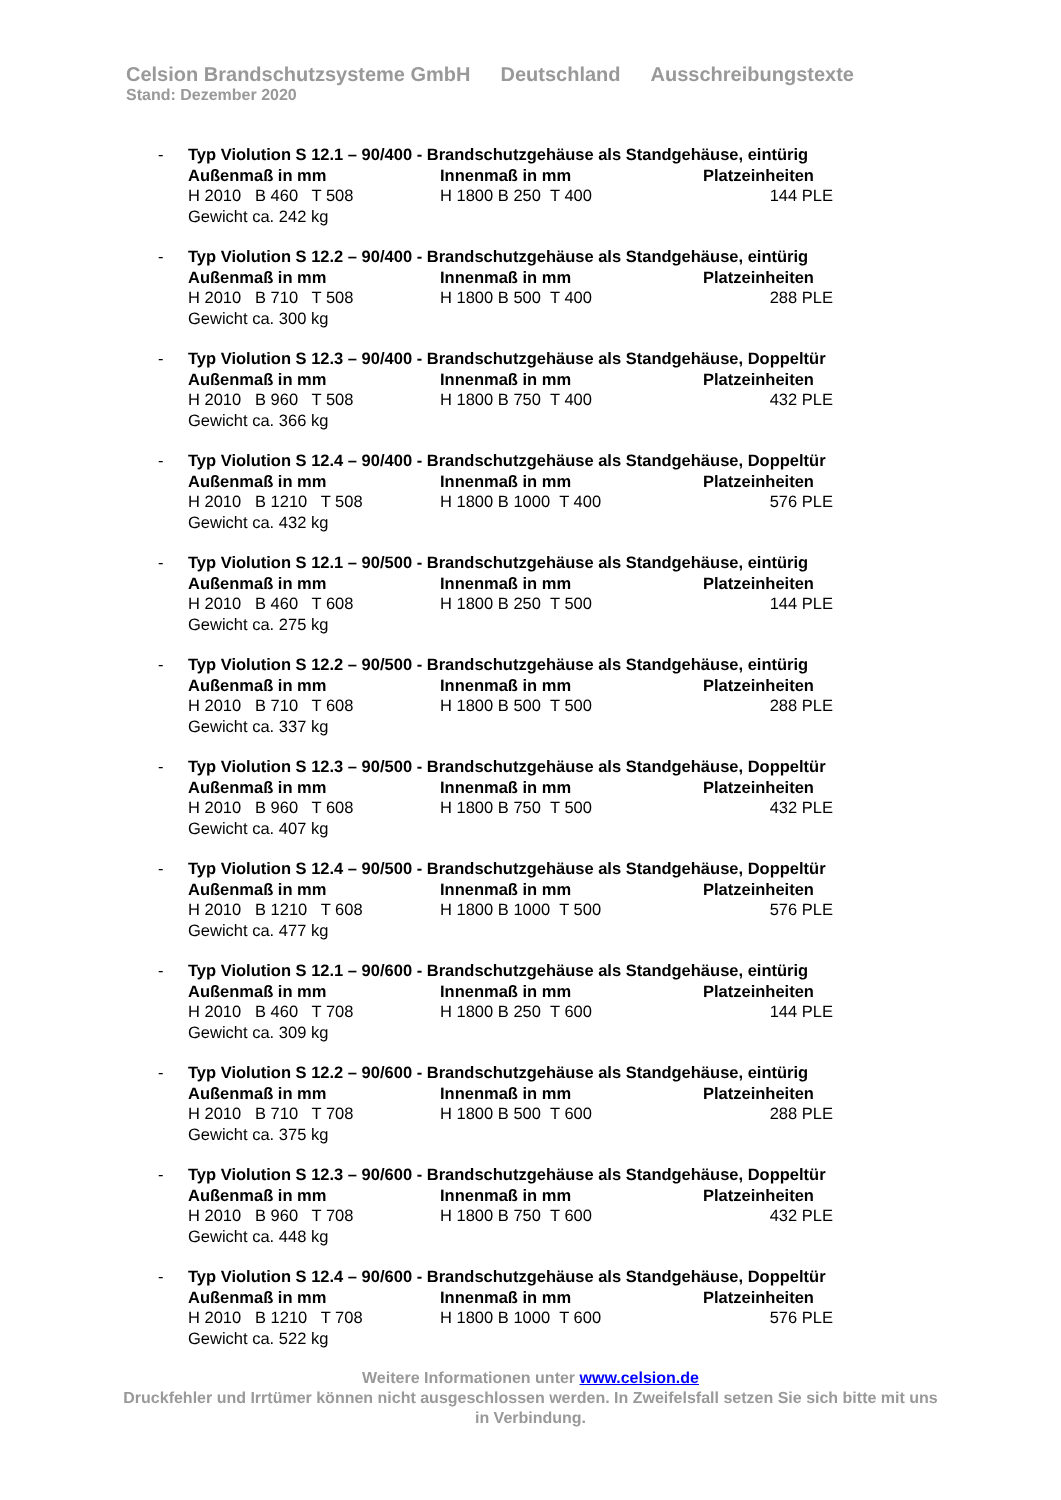Celsion Brandschutzsysteme GmbH Deutschland Ausschreibungstexte
Stand: Dezember 2020
- Typ Violution S 12.1 – 90/400 - Brandschutzgehäuse als Standgehäuse, eintürig
Außenmaß in mm Innenmaß in mm Platzeinheiten
H 2010 B 460 T 508 H 1800 B 250 T 400 144 PLE
Gewicht ca. 242 kg
- Typ Violution S 12.2 – 90/400 - Brandschutzgehäuse als Standgehäuse, eintürig
Außenmaß in mm Innenmaß in mm Platzeinheiten
H 2010 B 710 T 508 H 1800 B 500 T 400 288 PLE
Gewicht ca. 300 kg
- Typ Violution S 12.3 – 90/400 - Brandschutzgehäuse als Standgehäuse, Doppeltür
Außenmaß in mm Innenmaß in mm Platzeinheiten
H 2010 B 960 T 508 H 1800 B 750 T 400 432 PLE
Gewicht ca. 366 kg
- Typ Violution S 12.4 – 90/400 - Brandschutzgehäuse als Standgehäuse, Doppeltür
Außenmaß in mm Innenmaß in mm Platzeinheiten
H 2010 B 1210 T 508 H 1800 B 1000 T 400 576 PLE
Gewicht ca. 432 kg
- Typ Violution S 12.1 – 90/500 - Brandschutzgehäuse als Standgehäuse, eintürig
Außenmaß in mm Innenmaß in mm Platzeinheiten
H 2010 B 460 T 608 H 1800 B 250 T 500 144 PLE
Gewicht ca. 275 kg
- Typ Violution S 12.2 – 90/500 - Brandschutzgehäuse als Standgehäuse, eintürig
Außenmaß in mm Innenmaß in mm Platzeinheiten
H 2010 B 710 T 608 H 1800 B 500 T 500 288 PLE
Gewicht ca. 337 kg
- Typ Violution S 12.3 – 90/500 - Brandschutzgehäuse als Standgehäuse, Doppeltür
Außenmaß in mm Innenmaß in mm Platzeinheiten
H 2010 B 960 T 608 H 1800 B 750 T 500 432 PLE
Gewicht ca. 407 kg
- Typ Violution S 12.4 – 90/500 - Brandschutzgehäuse als Standgehäuse, Doppeltür
Außenmaß in mm Innenmaß in mm Platzeinheiten
H 2010 B 1210 T 608 H 1800 B 1000 T 500 576 PLE
Gewicht ca. 477 kg
- Typ Violution S 12.1 – 90/600 - Brandschutzgehäuse als Standgehäuse, eintürig
Außenmaß in mm Innenmaß in mm Platzeinheiten
H 2010 B 460 T 708 H 1800 B 250 T 600 144 PLE
Gewicht ca. 309 kg
- Typ Violution S 12.2 – 90/600 - Brandschutzgehäuse als Standgehäuse, eintürig
Außenmaß in mm Innenmaß in mm Platzeinheiten
H 2010 B 710 T 708 H 1800 B 500 T 600 288 PLE
Gewicht ca. 375 kg
- Typ Violution S 12.3 – 90/600 - Brandschutzgehäuse als Standgehäuse, Doppeltür
Außenmaß in mm Innenmaß in mm Platzeinheiten
H 2010 B 960 T 708 H 1800 B 750 T 600 432 PLE
Gewicht ca. 448 kg
- Typ Violution S 12.4 – 90/600 - Brandschutzgehäuse als Standgehäuse, Doppeltür
Außenmaß in mm Innenmaß in mm Platzeinheiten
H 2010 B 1210 T 708 H 1800 B 1000 T 600 576 PLE
Gewicht ca. 522 kg
Weitere Informationen unter www.celsion.de
Druckfehler und Irrtümer können nicht ausgeschlossen werden. In Zweifelsfall setzen Sie sich bitte mit uns in Verbindung.